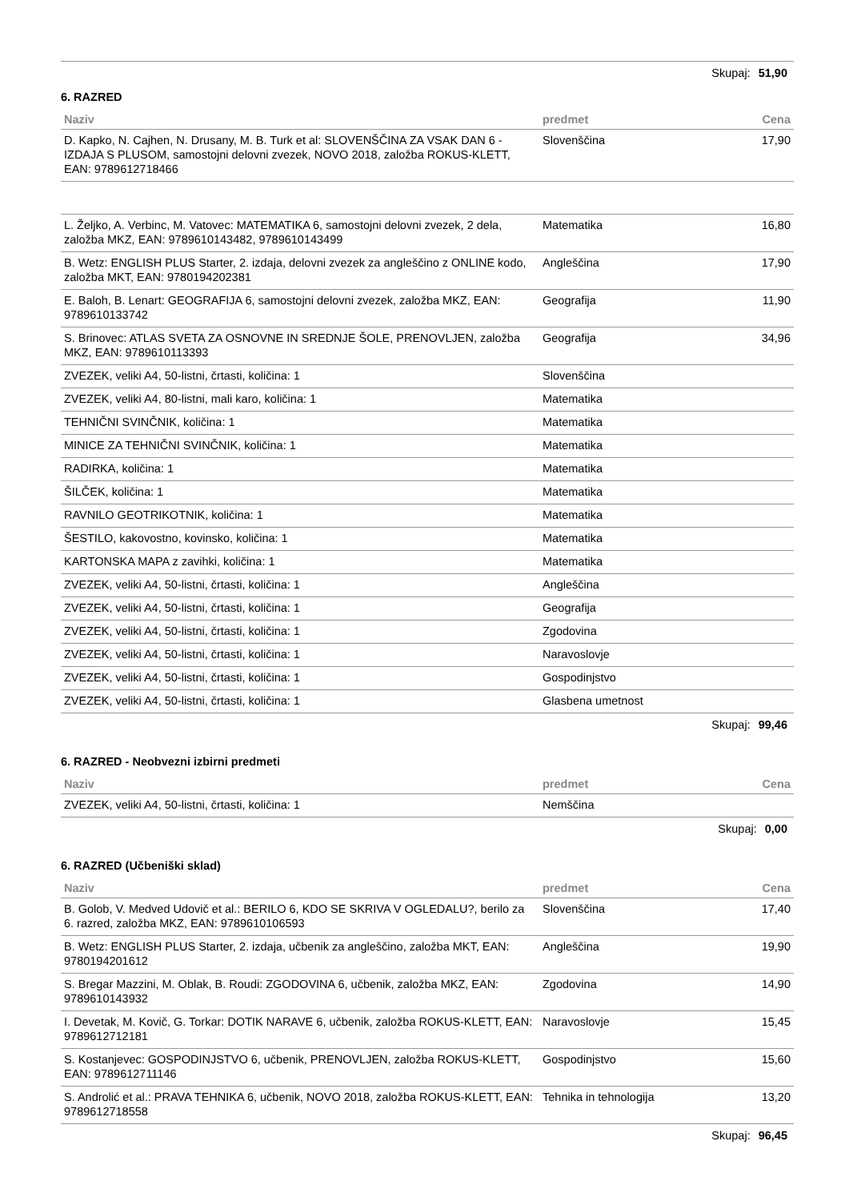Skupaj: 51,90
6. RAZRED
| Naziv | predmet | Cena |
| --- | --- | --- |
| D. Kapko, N. Cajhen, N. Drusany, M. B. Turk et al: SLOVENŠČINA ZA VSAK DAN 6 - IZDAJA S PLUSOM, samostojni delovni zvezek, NOVO 2018, založba ROKUS-KLETT, EAN: 9789612718466 | Slovenščina | 17,90 |
| L. Željko, A. Verbinc, M. Vatovec: MATEMATIKA 6, samostojni delovni zvezek, 2 dela, založba MKZ, EAN: 9789610143482, 9789610143499 | Matematika | 16,80 |
| B. Wetz: ENGLISH PLUS Starter, 2. izdaja, delovni zvezek za angleščino z ONLINE kodo, založba MKT, EAN: 9780194202381 | Angleščina | 17,90 |
| E. Baloh, B. Lenart: GEOGRAFIJA 6, samostojni delovni zvezek, založba MKZ, EAN: 9789610133742 | Geografija | 11,90 |
| S. Brinovec: ATLAS SVETA ZA OSNOVNE IN SREDNJE ŠOLE, PRENOVLJEN, založba MKZ, EAN: 9789610113393 | Geografija | 34,96 |
| ZVEZEK, veliki A4, 50-listni, črtasti, količina: 1 | Slovenščina | |
| ZVEZEK, veliki A4, 80-listni, mali karo, količina: 1 | Matematika | |
| TEHNIČNI SVINČNIK, količina: 1 | Matematika | |
| MINICE ZA TEHNIČNI SVINČNIK, količina: 1 | Matematika | |
| RADIRKA, količina: 1 | Matematika | |
| ŠILČEK, količina: 1 | Matematika | |
| RAVNILO GEOTRIKOTNIK, količina: 1 | Matematika | |
| ŠESTILO, kakovostno, kovinsko, količina: 1 | Matematika | |
| KARTONSKA MAPA z zavihki, količina: 1 | Matematika | |
| ZVEZEK, veliki A4, 50-listni, črtasti, količina: 1 | Angleščina | |
| ZVEZEK, veliki A4, 50-listni, črtasti, količina: 1 | Geografija | |
| ZVEZEK, veliki A4, 50-listni, črtasti, količina: 1 | Zgodovina | |
| ZVEZEK, veliki A4, 50-listni, črtasti, količina: 1 | Naravoslovje | |
| ZVEZEK, veliki A4, 50-listni, črtasti, količina: 1 | Gospodinjstvo | |
| ZVEZEK, veliki A4, 50-listni, črtasti, količina: 1 | Glasbena umetnost | |
Skupaj: 99,46
6. RAZRED - Neobvezni izbirni predmeti
| Naziv | predmet | Cena |
| --- | --- | --- |
| ZVEZEK, veliki A4, 50-listni, črtasti, količina: 1 | Nemščina | |
Skupaj: 0,00
6. RAZRED (Učbeniški sklad)
| Naziv | predmet | Cena |
| --- | --- | --- |
| B. Golob, V. Medved Udovič et al.: BERILO 6, KDO SE SKRIVA V OGLEDALU?, berilo za 6. razred, založba MKZ, EAN: 9789610106593 | Slovenščina | 17,40 |
| B. Wetz: ENGLISH PLUS Starter, 2. izdaja, učbenik za angleščino, založba MKT, EAN: 9780194201612 | Angleščina | 19,90 |
| S. Bregar Mazzini, M. Oblak, B. Roudi: ZGODOVINA 6, učbenik, založba MKZ, EAN: 9789610143932 | Zgodovina | 14,90 |
| I. Devetak, M. Kovič, G. Torkar: DOTIK NARAVE 6, učbenik, založba ROKUS-KLETT, EAN: 9789612712181 | Naravoslovje | 15,45 |
| S. Kostanjevec: GOSPODINJSTVO 6, učbenik, PRENOVLJEN, založba ROKUS-KLETT, EAN: 9789612711146 | Gospodinjstvo | 15,60 |
| S. Androlić et al.: PRAVA TEHNIKA 6, učbenik, NOVO 2018, založba ROKUS-KLETT, EAN: 9789612718558 | Tehnika in tehnologija | 13,20 |
Skupaj: 96,45